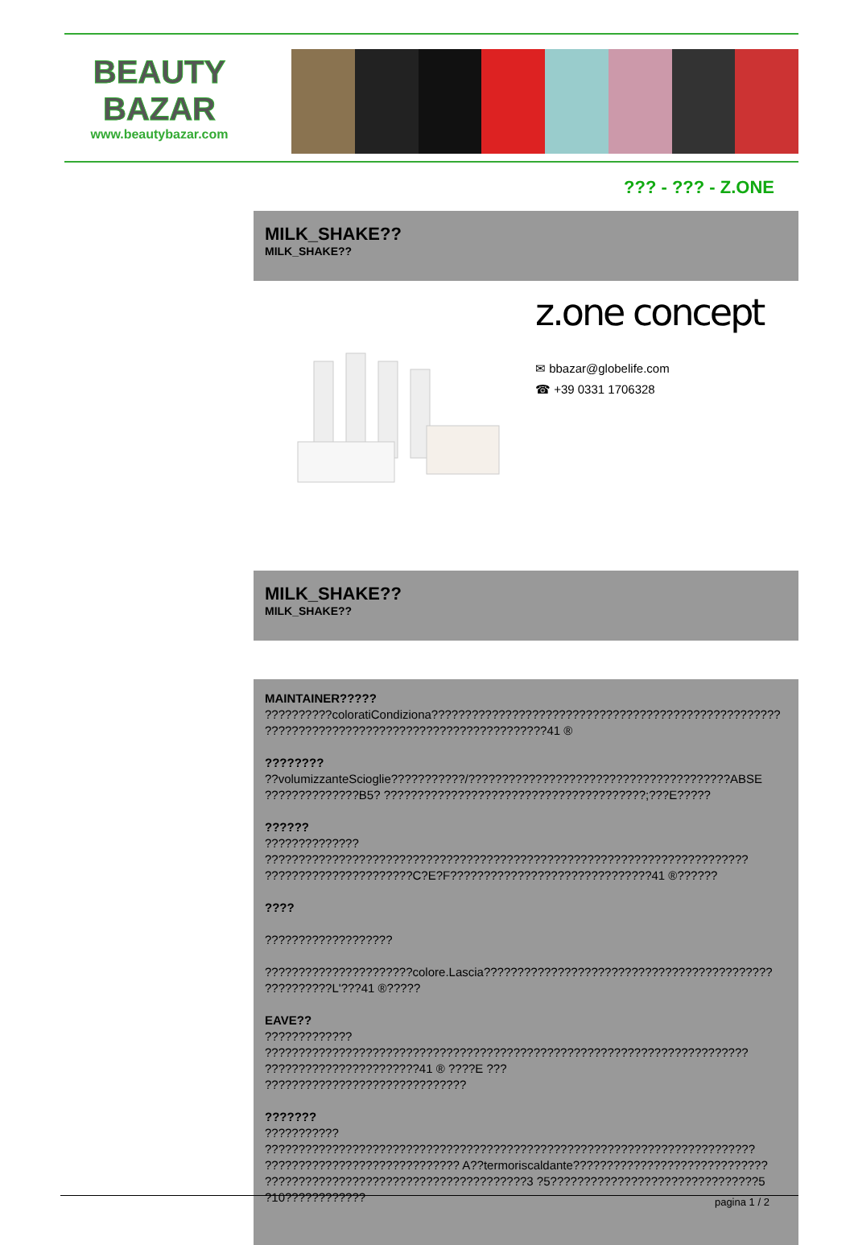BEAUTY
BAZAR
www.beautybazar.com
??? - ??? - Z.ONE
MILK_SHAKE??
MILK_SHAKE??
z.one concept
✉ bbazar@globelife.com
☎ +39 0331 1706328
MILK_SHAKE??
MILK_SHAKE??
MAINTAINER???????????????coloratiCondiziona????????????????????????????????????????????????????
??????????????????????????????????????????41 ®
??????????volumizzanteScioglie???????????/???????????????????????????????????????ABSE
??????????????B5? ???????????????????????????????????????;???E?????
????????????????????
????????????????????????????????????????????????????????????????????????
??????????????????????C?E?F??????????????????????????????41 ®??????
????
???????????????????
??????????????????????colore.Lascia???????????????????????????????????????????
??????????L'???41 ®?????
EAVE???????????????
????????????????????????????????????????????????????????????????????????
???????????????????????41 ® ????E ???
??????????????????????????????
??????????????????
?????????????????????????????????????????????????????????????????????????
????????????????????????????? A??termoriscaldante?????????????????????????????
???????????????????????????????????????3 ?5???????????????????????????????5
?10????????????
pagina 1 / 2